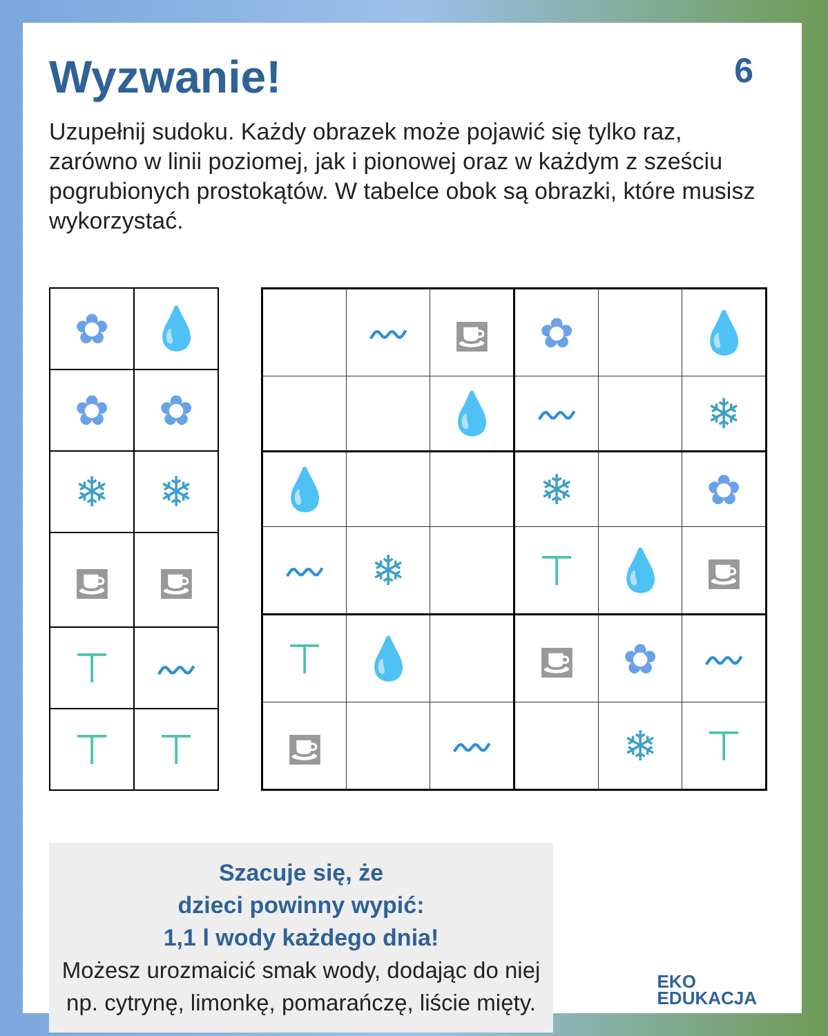Wyzwanie! 6
Uzupełnij sudoku. Każdy obrazek może pojawić się tylko raz, zarówno w linii poziomej, jak i pionowej oraz w każdym z sześciu pogrubionych prostokątów. W tabelce obok są obrazki, które musisz wykorzystać.
| ✿ | 💧 |
| ✿ | ✿ |
| ❄ | ❄ |
| ⛾ | ⛾ |
| ⊤ | 〰 |
| ⊤ | ⊤ |
| | 〰 | ⛾ | ✿ | | 💧 |
| | | 💧 | 〰 | | ❄ |
| 💧 | | | ❄ | | ✿ |
| 〰 | ❄ | | ⊤ | 💧 | ⛾ |
| ⊤ | 💧 | | ⛾ | ✿ | 〰 |
| ⛾ | | 〰 | | ❄ | ⊤ |
Szacuje się, że
dzieci powinny wypić:
1,1 l wody każdego dnia!
Możesz urozmaicić smak wody, dodając do niej np. cytrynę, limonkę, pomarańczę, liście mięty.
EKO
EDUKACJA